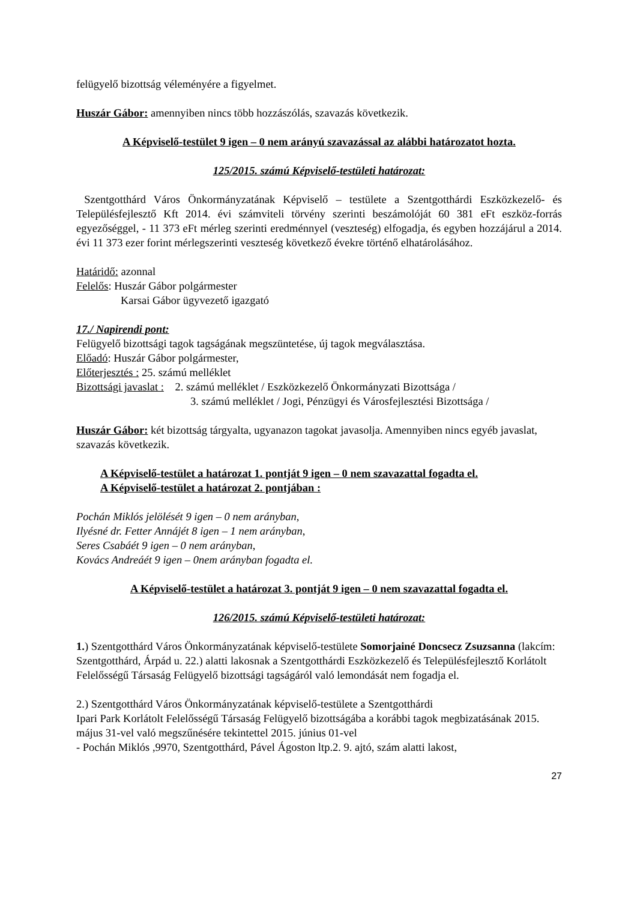felügyelő bizottság véleményére a figyelmet.
Huszár Gábor: amennyiben nincs több hozzászólás, szavazás következik.
A Képviselő-testület 9 igen – 0 nem arányú szavazással az alábbi határozatot hozta.
125/2015. számú Képviselő-testületi határozat:
Szentgotthárd Város Önkormányzatának Képviselő – testülete a Szentgotthárdi Eszközkezelő- és Településfejlesztő Kft 2014. évi számviteli törvény szerinti beszámolóját 60 381 eFt eszköz-forrás egyezőséggel, - 11 373 eFt mérleg szerinti eredménnyel (veszteség) elfogadja, és egyben hozzájárul a 2014. évi 11 373 ezer forint mérlegszerinti veszteség következő évekre történő elhatárolásához.
Határidő: azonnal
Felelős: Huszár Gábor polgármester
Karsai Gábor ügyvezető igazgató
17./ Napirendi pont:
Felügyelő bizottsági tagok tagságának megszüntetése, új tagok megválasztása.
Előadó: Huszár Gábor polgármester,
Előterjesztés : 25. számú melléklet
Bizottsági javaslat : 2. számú melléklet / Eszközkezelő Önkormányzati Bizottsága /
3. számú melléklet / Jogi, Pénzügyi és Városfejlesztési Bizottsága /
Huszár Gábor: két bizottság tárgyalta, ugyanazon tagokat javasolja. Amennyiben nincs egyéb javaslat, szavazás következik.
A Képviselő-testület a határozat 1. pontját 9 igen – 0 nem szavazattal fogadta el.
A Képviselő-testület a határozat 2. pontjában :
Pochán Miklós jelölését 9 igen – 0 nem arányban,
Ilyésné dr. Fetter Annájét 8 igen – 1 nem arányban,
Seres Csabáét 9 igen – 0 nem arányban,
Kovács Andreáét 9 igen – 0nem arányban fogadta el.
A Képviselő-testület a határozat 3. pontját 9 igen – 0 nem szavazattal fogadta el.
126/2015. számú Képviselő-testületi határozat:
1.) Szentgotthárd Város Önkormányzatának képviselő-testülete Somorjainé Doncsecz Zsuzsanna (lakcím: Szentgotthárd, Árpád u. 22.) alatti lakosnak a Szentgotthárdi Eszközkezelő és Településfejlesztő Korlátolt Felelősségű Társaság Felügyelő bizottsági tagságáról való lemondását nem fogadja el.
2.) Szentgotthárd Város Önkormányzatának képviselő-testülete a Szentgotthárdi
Ipari Park Korlátolt Felelősségű Társaság Felügyelő bizottságába a korábbi tagok megbizatásának 2015. május 31-vel való megszűnésére tekintettel 2015. június 01-vel
- Pochán Miklós ,9970, Szentgotthárd, Pável Ágoston ltp.2. 9. ajtó, szám alatti lakost,
27